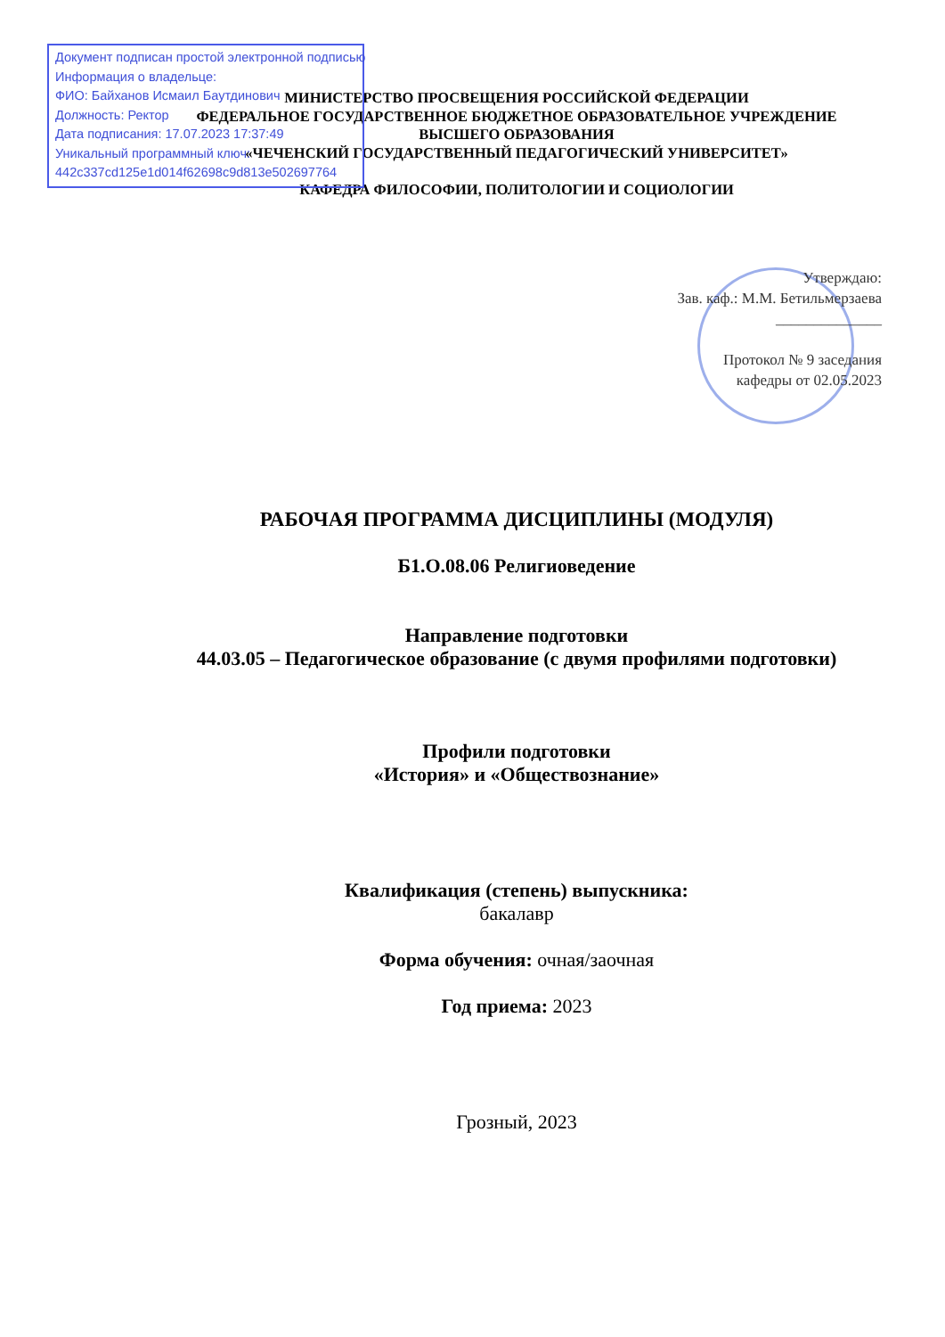Документ подписан простой электронной подписью
Информация о владельце:
ФИО: Байханов Исмаил Баутдинович
Должность: Ректор
Дата подписания: 17.07.2023 17:37:49
Уникальный программный ключ:
442c337cd125e1d014f62698c9d813e502697764
МИНИСТЕРСТВО ПРОСВЕЩЕНИЯ РОССИЙСКОЙ ФЕДЕРАЦИИ
ФЕДЕРАЛЬНОЕ ГОСУДАРСТВЕННОЕ БЮДЖЕТНОЕ ОБРАЗОВАТЕЛЬНОЕ УЧРЕЖДЕНИЕ
ВЫСШЕГО ОБРАЗОВАНИЯ
«ЧЕЧЕНСКИЙ ГОСУДАРСТВЕННЫЙ ПЕДАГОГИЧЕСКИЙ УНИВЕРСИТЕТ»
КАФЕДРА ФИЛОСОФИИ, ПОЛИТОЛОГИИ И СОЦИОЛОГИИ
Утверждаю:
Зав. каф.: М.М. Бетильмерзаева
______________
Протокол № 9 заседания
кафедры от 02.05.2023
РАБОЧАЯ ПРОГРАММА ДИСЦИПЛИНЫ (МОДУЛЯ)
Б1.О.08.06 Религиоведение
Направление подготовки
44.03.05 – Педагогическое образование (с двумя профилями подготовки)
Профили подготовки
«История» и «Обществознание»
Квалификация (степень) выпускника:
бакалавр
Форма обучения: очная/заочная
Год приема: 2023
Грозный, 2023